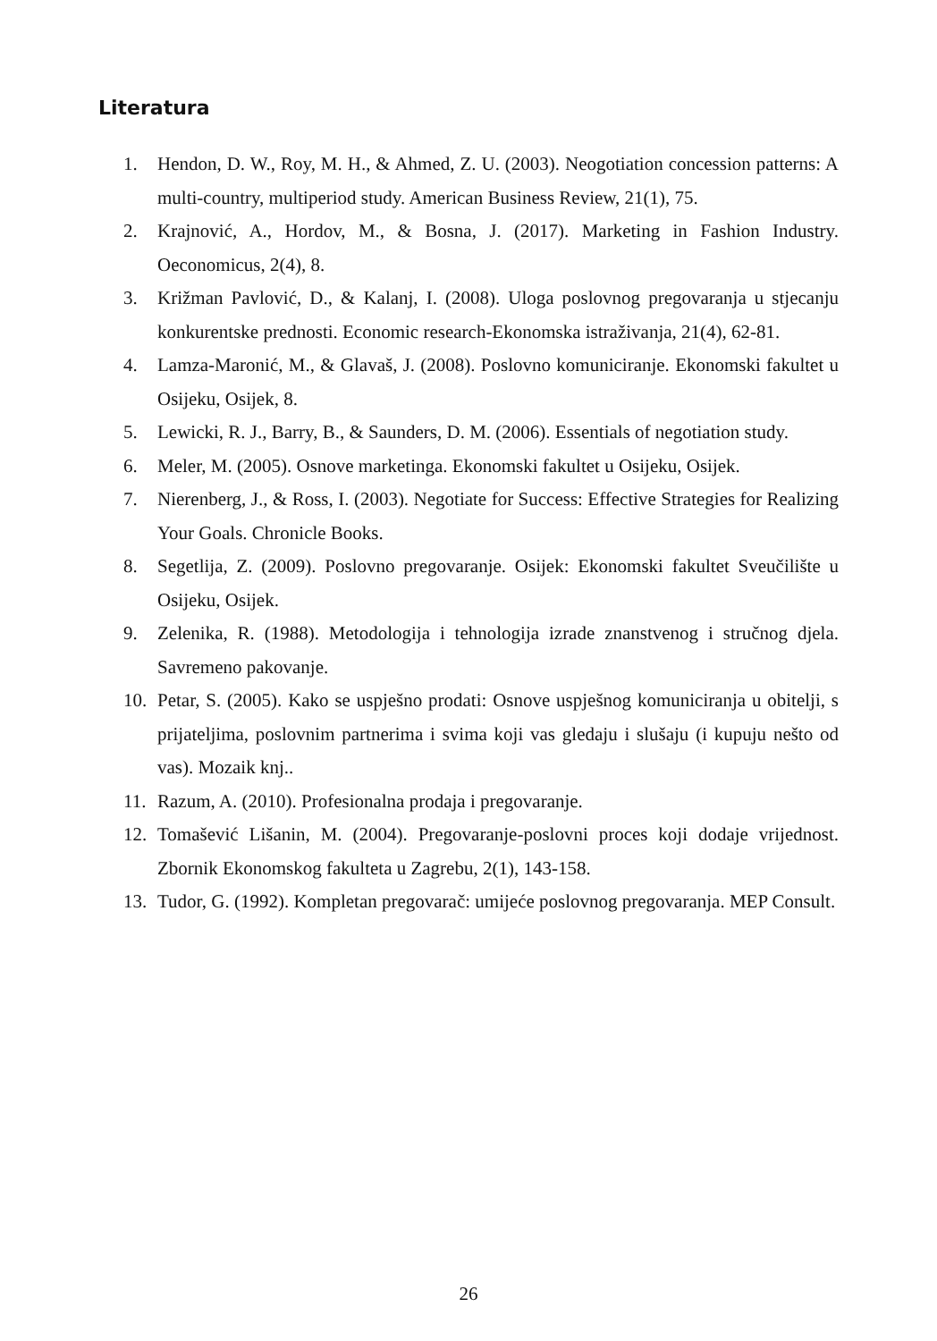Literatura
1. Hendon, D. W., Roy, M. H., & Ahmed, Z. U. (2003). Neogotiation concession patterns: A multi-country, multiperiod study. American Business Review, 21(1), 75.
2. Krajnović, A., Hordov, M., & Bosna, J. (2017). Marketing in Fashion Industry. Oeconomicus, 2(4), 8.
3. Križman Pavlović, D., & Kalanj, I. (2008). Uloga poslovnog pregovaranja u stjecanju konkurentske prednosti. Economic research-Ekonomska istraživanja, 21(4), 62-81.
4. Lamza-Maronić, M., & Glavaš, J. (2008). Poslovno komuniciranje. Ekonomski fakultet u Osijeku, Osijek, 8.
5. Lewicki, R. J., Barry, B., & Saunders, D. M. (2006). Essentials of negotiation study.
6. Meler, M. (2005). Osnove marketinga. Ekonomski fakultet u Osijeku, Osijek.
7. Nierenberg, J., & Ross, I. (2003). Negotiate for Success: Effective Strategies for Realizing Your Goals. Chronicle Books.
8. Segetlija, Z. (2009). Poslovno pregovaranje. Osijek: Ekonomski fakultet Sveučilište u Osijeku, Osijek.
9. Zelenika, R. (1988). Metodologija i tehnologija izrade znanstvenog i stručnog djela. Savremeno pakovanje.
10. Petar, S. (2005). Kako se uspješno prodati: Osnove uspješnog komuniciranja u obitelji, s prijateljima, poslovnim partnerima i svima koji vas gledaju i slušaju (i kupuju nešto od vas). Mozaik knj..
11. Razum, A. (2010). Profesionalna prodaja i pregovaranje.
12. Tomašević Lišanin, M. (2004). Pregovaranje-poslovni proces koji dodaje vrijednost. Zbornik Ekonomskog fakulteta u Zagrebu, 2(1), 143-158.
13. Tudor, G. (1992). Kompletan pregovarač: umijeće poslovnog pregovaranja. MEP Consult.
26